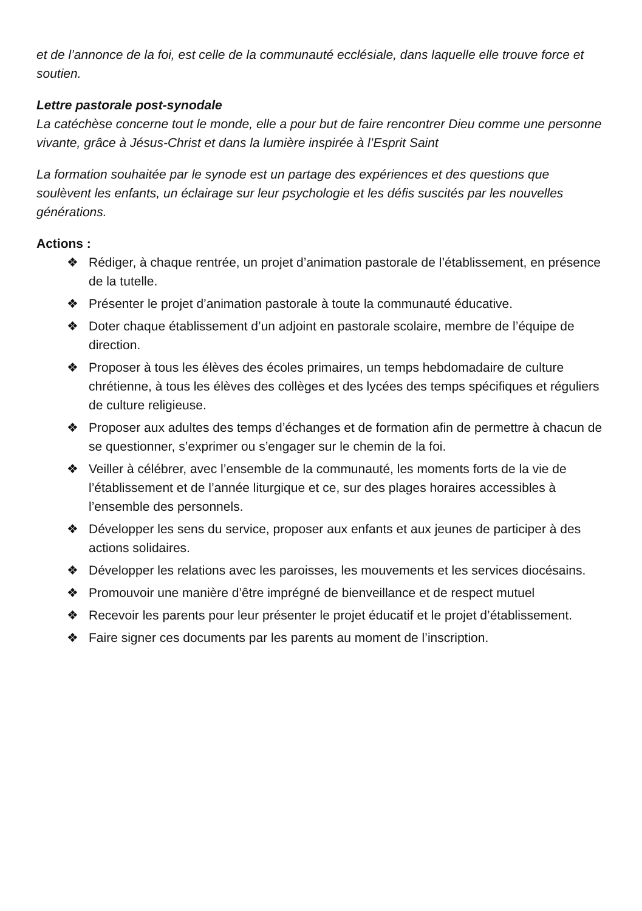et de l’annonce de la foi, est celle de la communauté ecclésiale, dans laquelle elle trouve force et soutien.
Lettre pastorale post-synodale
La catéchèse concerne tout le monde, elle a pour but de faire rencontrer Dieu comme une personne vivante, grâce à Jésus-Christ et dans la lumière inspirée à l’Esprit Saint
La formation souhaitée par le synode est un partage des expériences et des questions que soulèvent les enfants, un éclairage sur leur psychologie et les défis suscités par les nouvelles générations.
Actions :
❖ Rédiger, à chaque rentrée, un projet d’animation pastorale de l’établissement, en présence de la tutelle.
❖ Présenter le projet d’animation pastorale à toute la communauté éducative.
❖ Doter chaque établissement d’un adjoint en pastorale scolaire, membre de l’équipe de direction.
❖ Proposer à tous les élèves des écoles primaires, un temps hebdomadaire de culture chrétienne, à tous les élèves des collèges et des lycées des temps spécifiques et réguliers de culture religieuse.
❖ Proposer aux adultes des temps d’échanges et de formation afin de permettre à chacun de se questionner, s’exprimer ou s’engager sur le chemin de la foi.
❖ Veiller à célébrer, avec l’ensemble de la communauté, les moments forts de la vie de l’établissement et de l’année liturgique et ce, sur des plages horaires accessibles à l’ensemble des personnels.
❖ Développer les sens du service, proposer aux enfants et aux jeunes de participer à des actions solidaires.
❖ Développer les relations avec les paroisses, les mouvements et les services diocésains.
❖ Promouvoir une manière d’être imprégné de bienveillance et de respect mutuel
❖ Recevoir les parents pour leur présenter le projet éducatif et le projet d’établissement.
❖ Faire signer ces documents par les parents au moment de l’inscription.